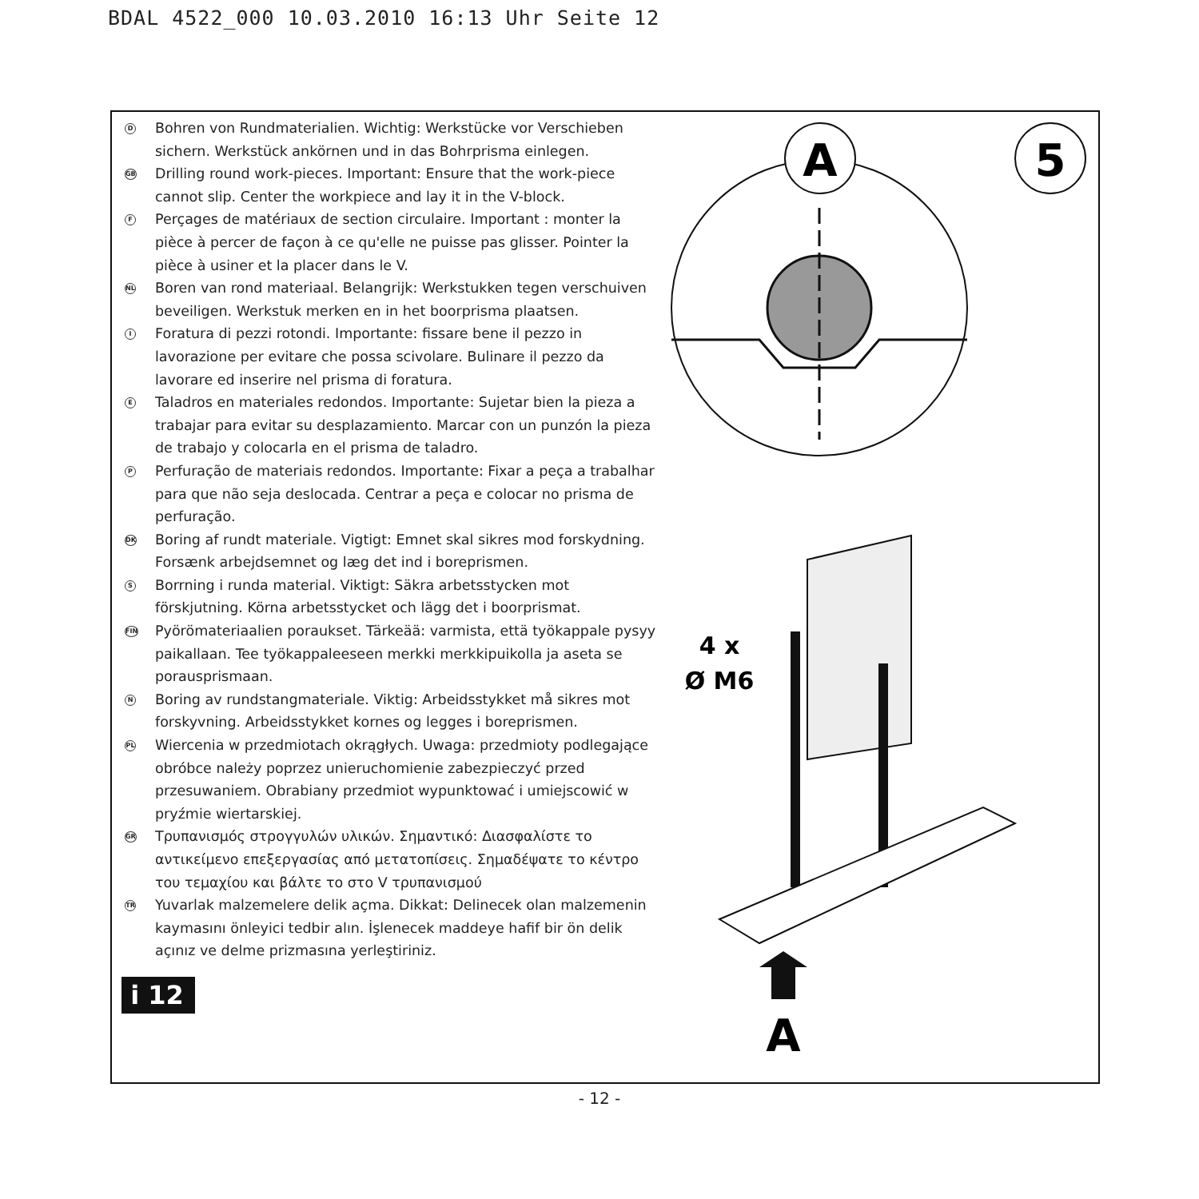BDAL 4522_000 10.03.2010 16:13 Uhr Seite 12
D
Bohren von Rundmaterialien. Wichtig: Werkstücke vor Verschieben sichern. Werkstück ankörnen und in das Bohrprisma einlegen.
GB
Drilling round work-pieces. Important: Ensure that the work-piece cannot slip. Center the workpiece and lay it in the V-block.
F
Perçages de matériaux de section circulaire. Important : monter la pièce à percer de façon à ce qu'elle ne puisse pas glisser. Pointer la pièce à usiner et la placer dans le V.
NL
Boren van rond materiaal. Belangrijk: Werkstukken tegen verschuiven beveiligen. Werkstuk merken en in het boorprisma plaatsen.
I
Foratura di pezzi rotondi. Importante: fissare bene il pezzo in lavorazione per evitare che possa scivolare. Bulinare il pezzo da lavorare ed inserire nel prisma di foratura.
E
Taladros en materiales redondos. Importante: Sujetar bien la pieza a trabajar para evitar su desplazamiento. Marcar con un punzón la pieza de trabajo y colocarla en el prisma de taladro.
P
Perfuração de materiais redondos. Importante: Fixar a peça a trabalhar para que não seja deslocada. Centrar a peça e colocar no prisma de perfuração.
DK
Boring af rundt materiale. Vigtigt: Emnet skal sikres mod forskydning. Forsænk arbejdsemnet og læg det ind i boreprismen.
S
Borrning i runda material. Viktigt: Säkra arbetsstycken mot förskjutning. Körna arbetsstycket och lägg det i boorprismat.
FIN
Pyörömateriaalien poraukset. Tärkeää: varmista, että työkappale pysyy paikallaan. Tee työkappaleeseen merkki merkkipuikolla ja aseta se porausprismaan.
N
Boring av rundstangmateriale. Viktig: Arbeidsstykket må sikres mot forskyvning. Arbeidsstykket kornes og legges i boreprismen.
PL
Wiercenia w przedmiotach okrągłych. Uwaga: przedmioty podlegające obróbce należy poprzez unieruchomienie zabezpieczyć przed przesuwaniem. Obrabiany przedmiot wypunktować i umiejscowić w pryźmie wiertarskiej.
GR
Τρυπανισμός στρογγυλών υλικών. Σημαντικό: Διασφαλίστε το αντικείμενο επεξεργασίας από μετατοπίσεις. Σημαδέψατε το κέντρο του τεμαχίου και βάλτε το στο V τρυπανισμού
TR
Yuvarlak malzemelere delik açma. Dikkat: Delinecek olan malzemenin kaymasını önleyici tedbir alın. İşlenecek maddeye hafif bir ön delik açınız ve delme prizmasına yerleştiriniz.
i 12
A
5
4 x
Ø M6
A
- 12 -